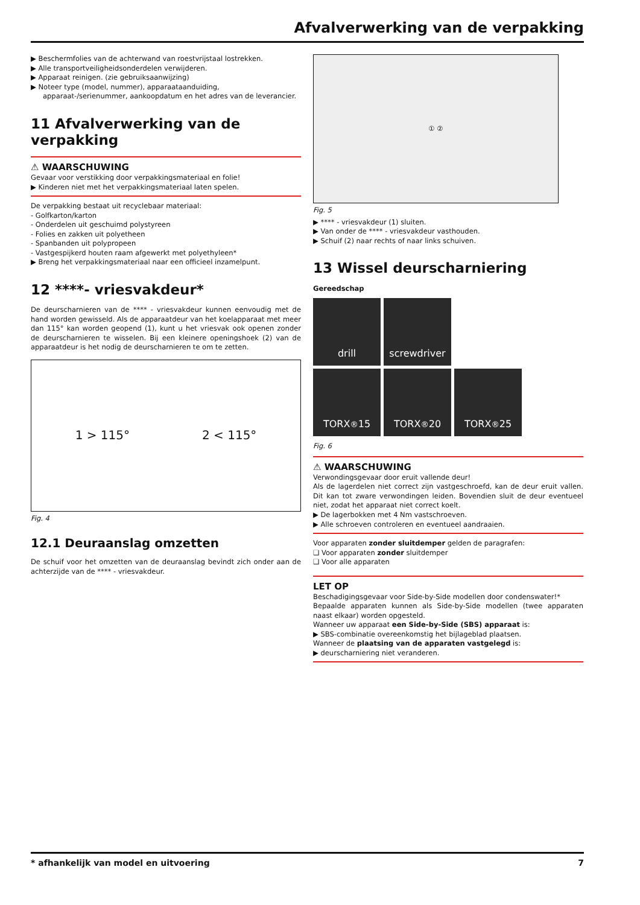Afvalverwerking van de verpakking
▶ Beschermfolies van de achterwand van roestvrijstaal lostrekken.
▶ Alle transportveiligheidsonderdelen verwijderen.
▶ Apparaat reinigen. (zie gebruiksaanwijzing)
▶ Noteer type (model, nummer), apparaataanduiding, apparaat-/serienummer, aankoopdatum en het adres van de leverancier.
11 Afvalverwerking van de verpakking
⚠ WAARSCHUWING
Gevaar voor verstikking door verpakkingsmateriaal en folie!
▶ Kinderen niet met het verpakkingsmateriaal laten spelen.
De verpakking bestaat uit recyclebaar materiaal:
- Golfkarton/karton
- Onderdelen uit geschuimd polystyreen
- Folies en zakken uit polyetheen
- Spanbanden uit polypropeen
- Vastgespijkerd houten raam afgewerkt met polyethyleen*
▶ Breng het verpakkingsmateriaal naar een officieel inzamelpunt.
12 ****- vriesvakdeur*
De deurscharnieren van de **** - vriesvakdeur kunnen eenvoudig met de hand worden gewisseld. Als de apparaatdeur van het koelapparaat met meer dan 115° kan worden geopend (1), kunt u het vriesvak ook openen zonder de deurscharnieren te wisselen. Bij een kleinere openingshoek (2) van de apparaatdeur is het nodig de deurscharnieren te om te zetten.
1 > 115° 2 < 115°
Fig. 4
12.1 Deuraanslag omzetten
De schuif voor het omzetten van de deuraanslag bevindt zich onder aan de achterzijde van de **** - vriesvakdeur.
① ②
Fig. 5
▶ **** - vriesvakdeur (1) sluiten.
▶ Van onder de **** - vriesvakdeur vasthouden.
▶ Schuif (2) naar rechts of naar links schuiven.
13 Wissel deurscharniering
Gereedschap
drill screwdriver
TORX<sup>®</sup> 15 TORX<sup>®</sup> 20 TORX<sup>®</sup> 25
Fig. 6
⚠ WAARSCHUWING
Verwondingsgevaar door eruit vallende deur!
Als de lagerdelen niet correct zijn vastgeschroefd, kan de deur eruit vallen. Dit kan tot zware verwondingen leiden. Bovendien sluit de deur eventueel niet, zodat het apparaat niet correct koelt.
▶ De lagerbokken met 4 Nm vastschroeven.
▶ Alle schroeven controleren en eventueel aandraaien.
Voor apparaten zonder sluitdemper gelden de paragrafen:
❑ Voor apparaten zonder sluitdemper
❑ Voor alle apparaten
LET OP
Beschadigingsgevaar voor Side-by-Side modellen door condenswater!*
Bepaalde apparaten kunnen als Side-by-Side modellen (twee apparaten naast elkaar) worden opgesteld.
Wanneer uw apparaat een Side-by-Side (SBS) apparaat is:
▶ SBS-combinatie overeenkomstig het bijlageblad plaatsen.
Wanneer de plaatsing van de apparaten vastgelegd is:
▶ deurscharniering niet veranderen.
* afhankelijk van model en uitvoering 7